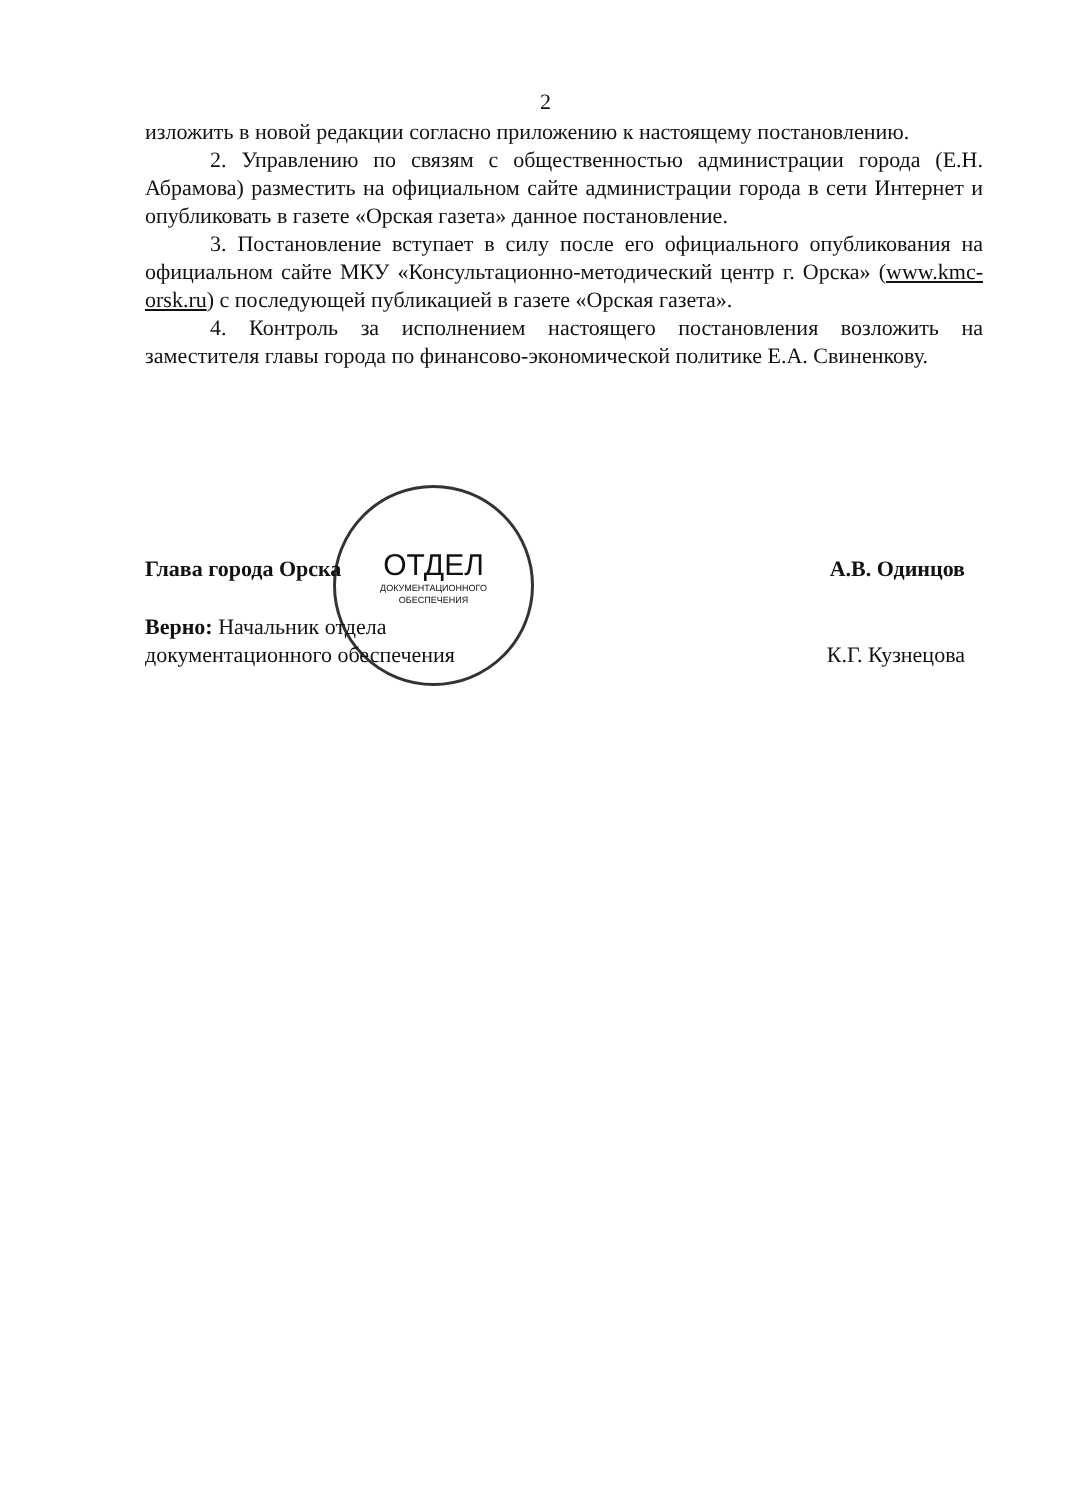2
изложить в новой редакции согласно приложению к настоящему постановлению.
2. Управлению по связям с общественностью администрации города (Е.Н. Абрамова) разместить на официальном сайте администрации города в сети Интернет и опубликовать в газете «Орская газета» данное постановление.
3. Постановление вступает в силу после его официального опубликования на официальном сайте МКУ «Консультационно-методический центр г. Орска» (www.kmc-orsk.ru) с последующей публикацией в газете «Орская газета».
4. Контроль за исполнением настоящего постановления возложить на заместителя главы города по финансово-экономической политике Е.А. Свиненкову.
ОТДЕЛ
ДОКУМЕНТАЦИОННОГО
ОБЕСПЕЧЕНИЯ
Глава города Орска А.В. Одинцов
Верно: Начальник отдела
документационного обеспечения К.Г. Кузнецова